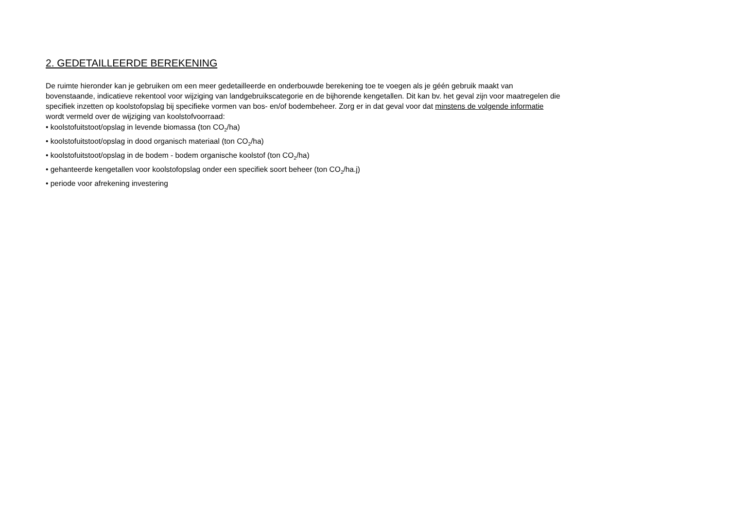2. GEDETAILLEERDE BEREKENING
De ruimte hieronder kan je gebruiken om een meer gedetailleerde en onderbouwde berekening toe te voegen als je géén gebruik maakt van
bovenstaande, indicatieve rekentool voor wijziging van landgebruikscategorie en de bijhorende kengetallen. Dit kan bv. het geval zijn voor maatregelen die
specifiek inzetten op koolstofopslag bij specifieke vormen van bos- en/of bodembeheer. Zorg er in dat geval voor dat minstens de volgende informatie
wordt vermeld over de wijziging van koolstofvoorraad:
• koolstofuitstoot/opslag in levende biomassa (ton CO<sub>2</sub>/ha)
• koolstofuitstoot/opslag in dood organisch materiaal (ton CO<sub>2</sub>/ha)
• koolstofuitstoot/opslag in de bodem - bodem organische koolstof (ton CO<sub>2</sub>/ha)
• gehanteerde kengetallen voor koolstofopslag onder een specifiek soort beheer (ton CO<sub>2</sub>/ha.j)
• periode voor afrekening investering